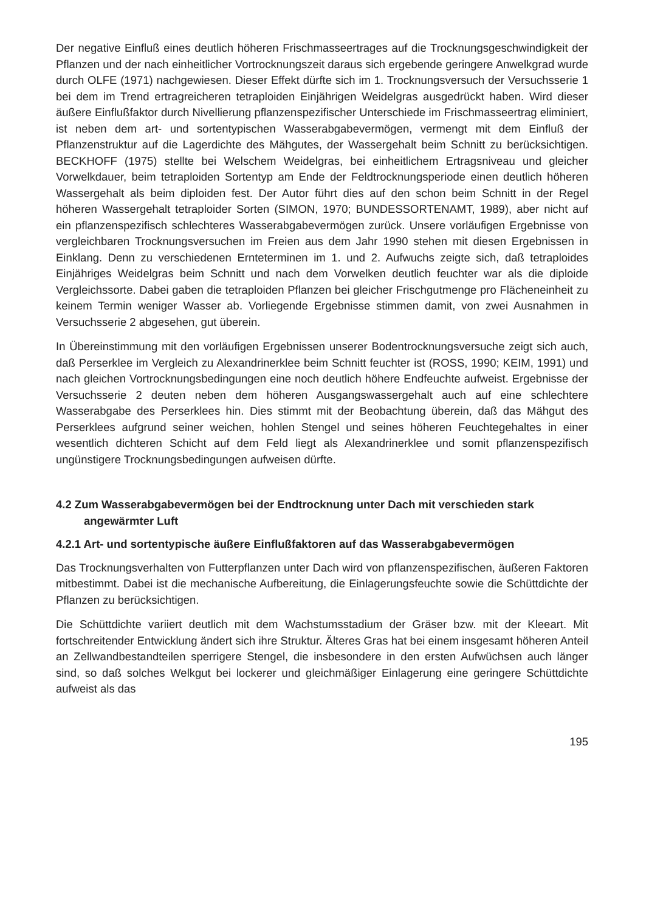Der negative Einfluß eines deutlich höheren Frischmasseertrages auf die Trocknungsgeschwindigkeit der Pflanzen und der nach einheitlicher Vortrocknungszeit daraus sich ergebende geringere Anwelkgrad wurde durch OLFE (1971) nachgewiesen. Dieser Effekt dürfte sich im 1. Trocknungsversuch der Versuchsserie 1 bei dem im Trend ertragreicheren tetraploiden Einjährigen Weidelgras ausgedrückt haben. Wird dieser äußere Einflußfaktor durch Nivellierung pflanzenspezifischer Unterschiede im Frischmasseertrag eliminiert, ist neben dem art- und sortentypischen Wasserabgabevermögen, vermengt mit dem Einfluß der Pflanzenstruktur auf die Lagerdichte des Mähgutes, der Wassergehalt beim Schnitt zu berücksichtigen. BECKHOFF (1975) stellte bei Welschem Weidelgras, bei einheitlichem Ertragsniveau und gleicher Vorwelkdauer, beim tetraploiden Sortentyp am Ende der Feldtrocknungsperiode einen deutlich höheren Wassergehalt als beim diploiden fest. Der Autor führt dies auf den schon beim Schnitt in der Regel höheren Wassergehalt tetraploider Sorten (SIMON, 1970; BUNDESSORTENAMT, 1989), aber nicht auf ein pflanzenspezifisch schlechteres Wasserabgabevermögen zurück. Unsere vorläufigen Ergebnisse von vergleichbaren Trocknungsversuchen im Freien aus dem Jahr 1990 stehen mit diesen Ergebnissen in Einklang. Denn zu verschiedenen Ernteterminen im 1. und 2. Aufwuchs zeigte sich, daß tetraploides Einjähriges Weidelgras beim Schnitt und nach dem Vorwelken deutlich feuchter war als die diploide Vergleichssorte. Dabei gaben die tetraploiden Pflanzen bei gleicher Frischgutmenge pro Flächeneinheit zu keinem Termin weniger Wasser ab. Vorliegende Ergebnisse stimmen damit, von zwei Ausnahmen in Versuchsserie 2 abgesehen, gut überein.
In Übereinstimmung mit den vorläufigen Ergebnissen unserer Bodentrocknungsversuche zeigt sich auch, daß Perserklee im Vergleich zu Alexandrinerklee beim Schnitt feuchter ist (ROSS, 1990; KEIM, 1991) und nach gleichen Vortrocknungsbedingungen eine noch deutlich höhere Endfeuchte aufweist. Ergebnisse der Versuchsserie 2 deuten neben dem höheren Ausgangswassergehalt auch auf eine schlechtere Wasserabgabe des Perserklees hin. Dies stimmt mit der Beobachtung überein, daß das Mähgut des Perserklees aufgrund seiner weichen, hohlen Stengel und seines höheren Feuchtegehaltes in einer wesentlich dichteren Schicht auf dem Feld liegt als Alexandrinerklee und somit pflanzenspezifisch ungünstigere Trocknungsbedingungen aufweisen dürfte.
4.2 Zum Wasserabgabevermögen bei der Endtrocknung unter Dach mit verschieden stark angewärmter Luft
4.2.1 Art- und sortentypische äußere Einflußfaktoren auf das Wasserabgabevermögen
Das Trocknungsverhalten von Futterpflanzen unter Dach wird von pflanzenspezifischen, äußeren Faktoren mitbestimmt. Dabei ist die mechanische Aufbereitung, die Einlagerungsfeuchte sowie die Schüttdichte der Pflanzen zu berücksichtigen.
Die Schüttdichte variiert deutlich mit dem Wachstumsstadium der Gräser bzw. mit der Kleeart. Mit fortschreitender Entwicklung ändert sich ihre Struktur. Älteres Gras hat bei einem insgesamt höheren Anteil an Zellwandbestandteilen sperrigere Stengel, die insbesondere in den ersten Aufwüchsen auch länger sind, so daß solches Welkgut bei lockerer und gleichmäßiger Einlagerung eine geringere Schüttdichte aufweist als das
195